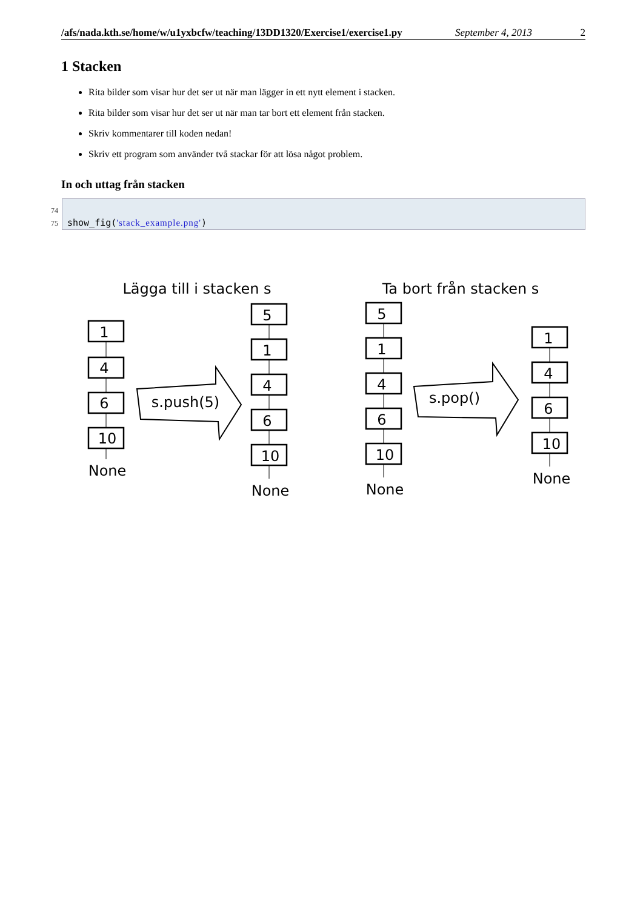/afs/nada.kth.se/home/w/u1yxbcfw/teaching/13DD1320/Exercise1/exercise1.py September 4, 2013 2
1 Stacken
Rita bilder som visar hur det ser ut när man lägger in ett nytt element i stacken.
Rita bilder som visar hur det ser ut när man tar bort ett element från stacken.
Skriv kommentarer till koden nedan!
Skriv ett program som använder två stackar för att lösa något problem.
In och uttag från stacken
74
75
show_fig('stack_example.png')
Lägga till i stacken s
Ta bort från stacken s
1
4
6
10
None
5
1
4
6
10
None
5
1
4
6
10
None
1
4
6
10
None
s.push(5)
s.pop()